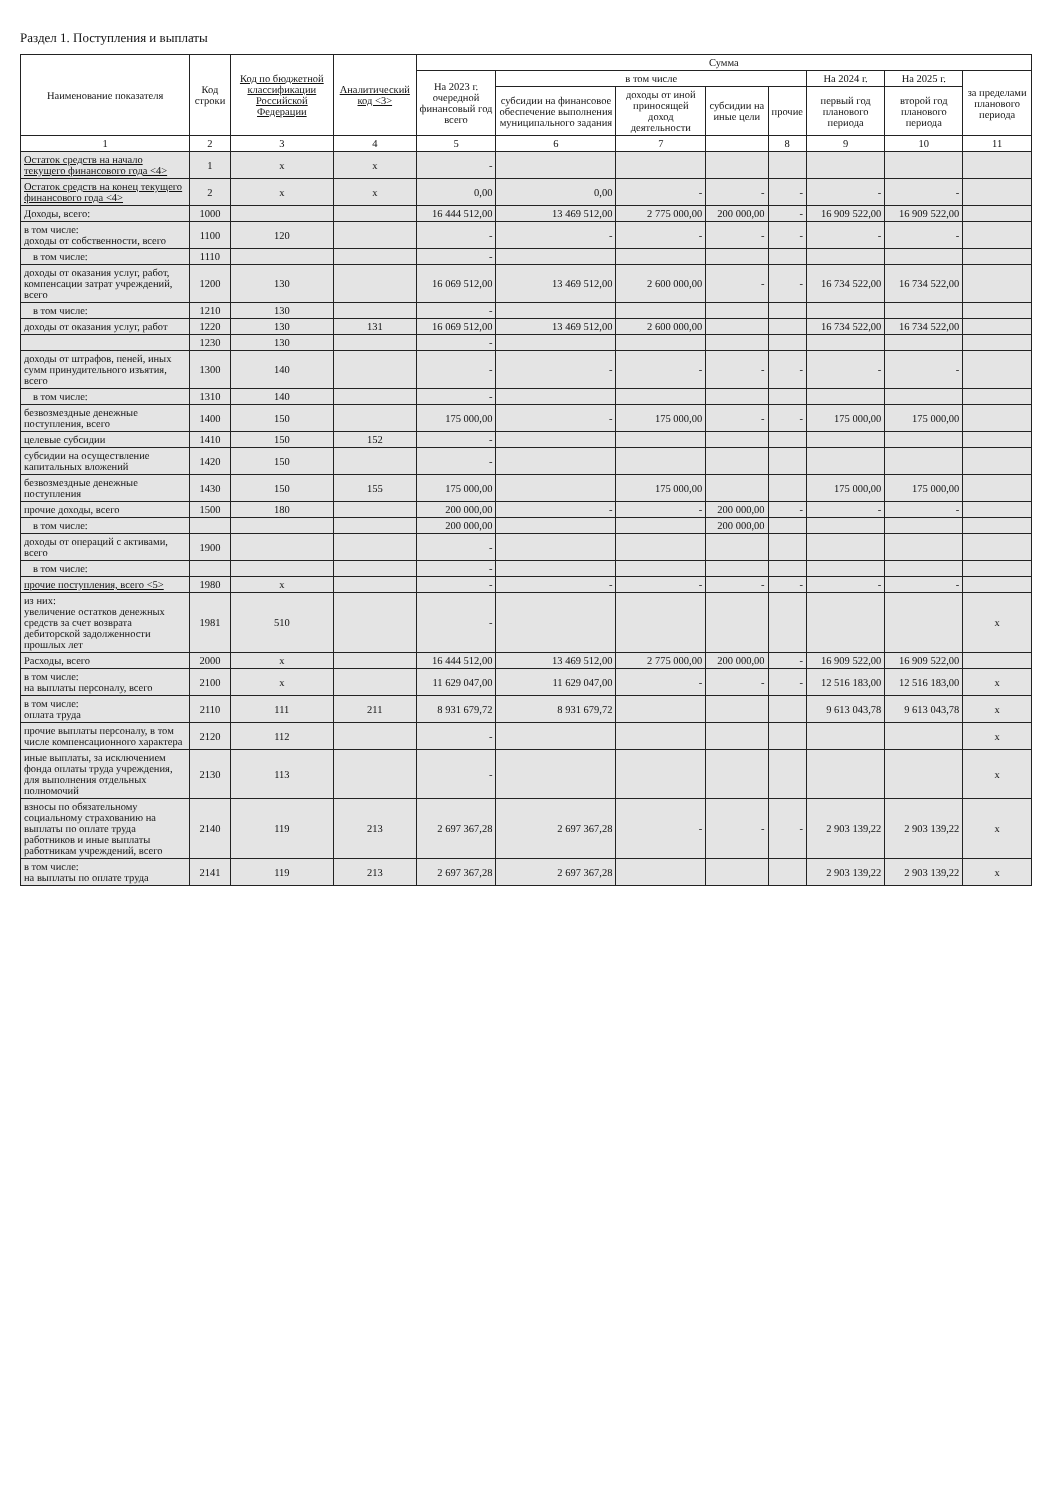Раздел 1. Поступления и выплаты
| Наименование показателя | Код строки | Код по бюджетной классификации Российской Федерации | Аналитический код <3> | Сумма | | | | | | | |
| --- | --- | --- | --- | --- | --- | --- | --- | --- | --- | --- | --- |
| | | | | На 2023 г. очередной финансовый год всего | в том числе | | | | На 2024 г. | На 2025 г. | за пределами планового периода |
| | | | | | субсидии на финансовое обеспечение выполнения муниципального задания | доходы от иной приносящей доход деятельности | субсидии на иные цели | прочие | первый год планового периода | второй год планового периода | |
| 1 | 2 | 3 | 4 | 5 | 6 | 7 | | 8 | 9 | 10 | 11 |
| Остаток средств на начало текущего финансового года <4> | 1 | x | x | - | | | | | | | |
| Остаток средств на конец текущего финансового года <4> | 2 | x | x | 0,00 | 0,00 | - | - | - | - | - | |
| Доходы, всего: | 1000 | | | 16 444 512,00 | 13 469 512,00 | 2 775 000,00 | 200 000,00 | - | 16 909 522,00 | 16 909 522,00 | |
| в том числе: доходы от собственности, всего | 1100 | 120 | | - | - | - | - | - | - | - | |
| в том числе: | 1110 | | | - | | | | | | | |
| доходы от оказания услуг, работ, компенсации затрат учреждений, всего | 1200 | 130 | | 16 069 512,00 | 13 469 512,00 | 2 600 000,00 | - | - | 16 734 522,00 | 16 734 522,00 | |
| в том числе: | 1210 | 130 | | - | | | | | | | |
| доходы от оказания услуг, работ | 1220 | 130 | 131 | 16 069 512,00 | 13 469 512,00 | 2 600 000,00 | | | 16 734 522,00 | 16 734 522,00 | |
| | 1230 | 130 | | - | | | | | | | |
| доходы от штрафов, пеней, иных сумм принудительного изъятия, всего | 1300 | 140 | | - | - | - | - | - | - | - | |
| в том числе: | 1310 | 140 | | - | | | | | | | |
| безвозмездные денежные поступления, всего | 1400 | 150 | | 175 000,00 | - | 175 000,00 | - | - | 175 000,00 | 175 000,00 | |
| целевые субсидии | 1410 | 150 | 152 | - | | | | | | | |
| субсидии на осуществление капитальных вложений | 1420 | 150 | | - | | | | | | | |
| безвозмездные денежные поступления | 1430 | 150 | 155 | 175 000,00 | | 175 000,00 | | | 175 000,00 | 175 000,00 | |
| прочие доходы, всего | 1500 | 180 | | 200 000,00 | - | - | 200 000,00 | - | - | - | |
| в том числе: | | | | 200 000,00 | | | 200 000,00 | | | | |
| доходы от операций с активами, всего | 1900 | | | - | | | | | | | |
| в том числе: | | | | - | | | | | | | |
| прочие поступления, всего <5> | 1980 | x | | - | - | - | - | - | - | - | |
| из них: увеличение остатков денежных средств за счет возврата дебиторской задолженности прошлых лет | 1981 | 510 | | - | | | | | | | x |
| Расходы, всего | 2000 | x | | 16 444 512,00 | 13 469 512,00 | 2 775 000,00 | 200 000,00 | - | 16 909 522,00 | 16 909 522,00 | |
| в том числе: на выплаты персоналу, всего | 2100 | x | | 11 629 047,00 | 11 629 047,00 | - | - | - | 12 516 183,00 | 12 516 183,00 | x |
| в том числе: оплата труда | 2110 | 111 | 211 | 8 931 679,72 | 8 931 679,72 | | | | 9 613 043,78 | 9 613 043,78 | x |
| прочие выплаты персоналу, в том числе компенсационного характера | 2120 | 112 | | - | | | | | | | x |
| иные выплаты, за исключением фонда оплаты труда учреждения, для выполнения отдельных полномочий | 2130 | 113 | | - | | | | | | | x |
| взносы по обязательному социальному страхованию на выплаты по оплате труда работников и иные выплаты работникам учреждений, всего | 2140 | 119 | 213 | 2 697 367,28 | 2 697 367,28 | - | - | - | 2 903 139,22 | 2 903 139,22 | x |
| в том числе: на выплаты по оплате труда | 2141 | 119 | 213 | 2 697 367,28 | 2 697 367,28 | | | | 2 903 139,22 | 2 903 139,22 | x |